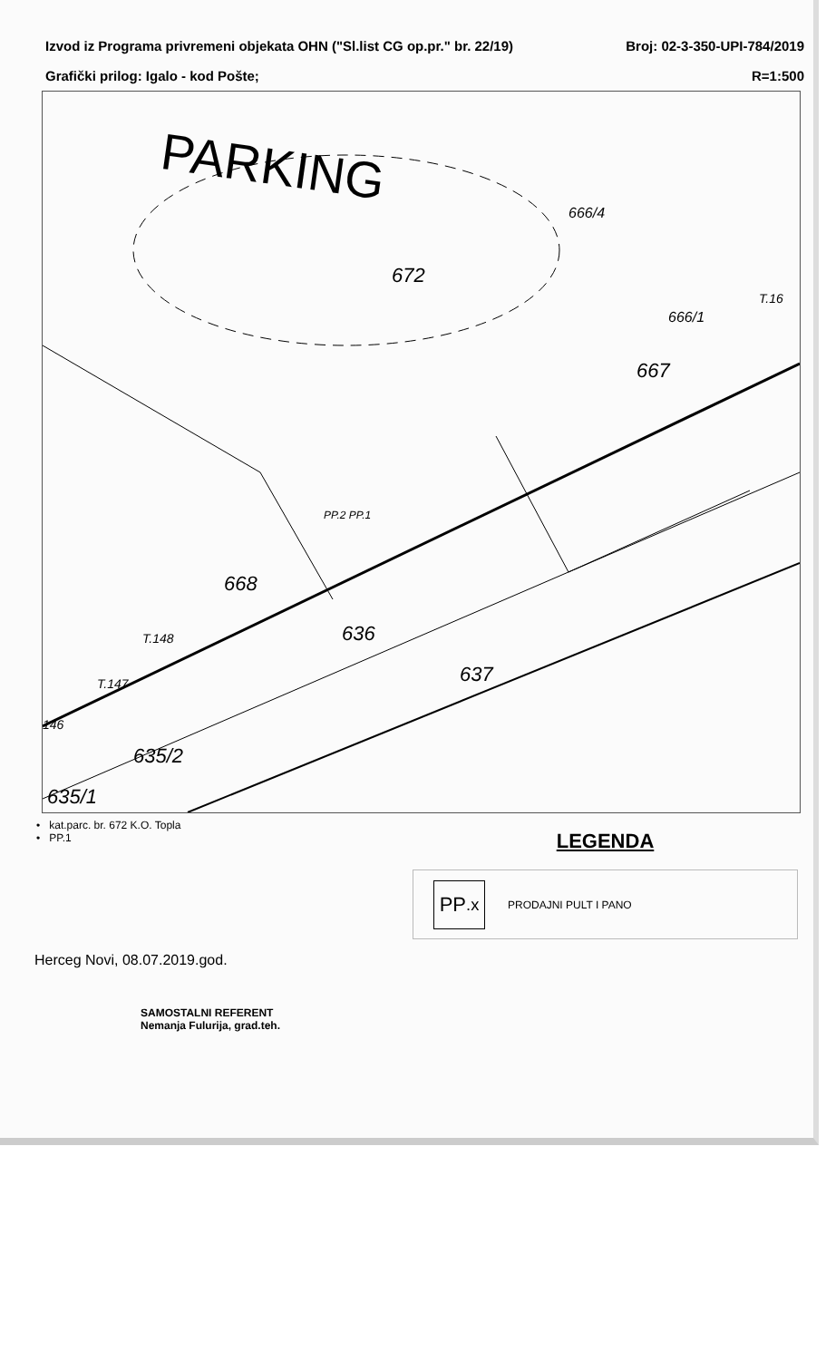Izvod iz Programa privremeni objekata OHN ("Sl.list CG op.pr." br. 22/19) Broj: 02-3-350-UPI-784/2019
Grafički prilog: Igalo - kod Pošte; R=1:500
PARKING
672
666/4
666/1
667
PP.2 PP.1
668
T.148
T.147
636
637
635/2
635/1
T.16
146
• kat.parc. br. 672 K.O. Topla
• PP.1
LEGENDA
PP.x
PRODAJNI PULT I PANO
Herceg Novi, 08.07.2019.god.
SAMOSTALNI REFERENT
Nemanja Fulurija, grad.teh.